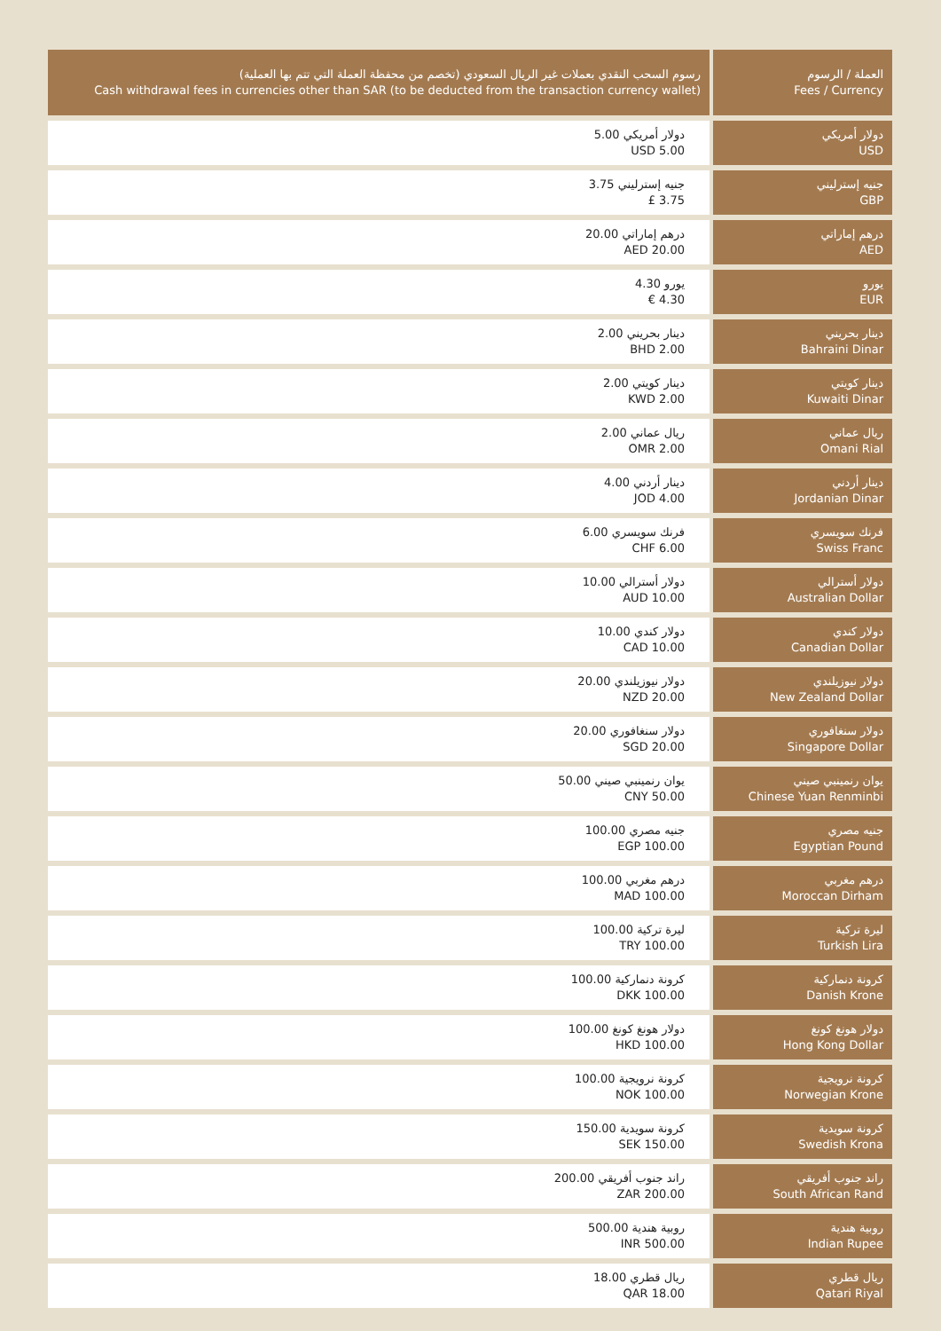| رسوم السحب النقدي بعملات غير الريال السعودي (تخصم من محفظة العملة التي تتم بها العملية) Cash withdrawal fees in currencies other than SAR (to be deducted from the transaction currency wallet) | العملة / الرسوم Fees / Currency |
| --- | --- |
| 5.00 دولار أمريكي USD 5.00 | دولار أمريكي USD |
| 3.75 جنيه إسترليني £ 3.75 | جنيه إسترليني GBP |
| 20.00 درهم إماراتي AED 20.00 | درهم إماراتي AED |
| 4.30 يورو € 4.30 | يورو EUR |
| 2.00 دينار بحريني BHD 2.00 | دينار بحريني Bahraini Dinar |
| 2.00 دينار كويتي KWD 2.00 | دينار كويتي Kuwaiti Dinar |
| 2.00 ريال عماني OMR 2.00 | ريال عماني Omani Rial |
| 4.00 دينار أردني JOD 4.00 | دينار أردني Jordanian Dinar |
| 6.00 فرنك سويسري CHF 6.00 | فرنك سويسري Swiss Franc |
| 10.00 دولار أسترالي AUD 10.00 | دولار أسترالي Australian Dollar |
| 10.00 دولار كندي CAD 10.00 | دولار كندي Canadian Dollar |
| 20.00 دولار نيوزيلندي NZD 20.00 | دولار نيوزيلندي New Zealand Dollar |
| 20.00 دولار سنغافوري SGD 20.00 | دولار سنغافوري Singapore Dollar |
| 50.00 يوان رنمينبي صيني CNY 50.00 | يوان رنمينبي صيني Chinese Yuan Renminbi |
| 100.00 جنيه مصري EGP 100.00 | جنيه مصري Egyptian Pound |
| 100.00 درهم مغربي MAD 100.00 | درهم مغربي Moroccan Dirham |
| 100.00 ليرة تركية TRY 100.00 | ليرة تركية Turkish Lira |
| 100.00 كرونة دنماركية DKK 100.00 | كرونة دنماركية Danish Krone |
| 100.00 دولار هونغ كونغ HKD 100.00 | دولار هونغ كونغ Hong Kong Dollar |
| 100.00 كرونة نرويجية NOK 100.00 | كرونة نرويجية Norwegian Krone |
| 150.00 كرونة سويدية SEK 150.00 | كرونة سويدية Swedish Krona |
| 200.00 راند جنوب أفريقي ZAR 200.00 | راند جنوب أفريقي South African Rand |
| 500.00 روبية هندية INR 500.00 | روبية هندية Indian Rupee |
| 18.00 ريال قطري QAR 18.00 | ريال قطري Qatari Riyal |